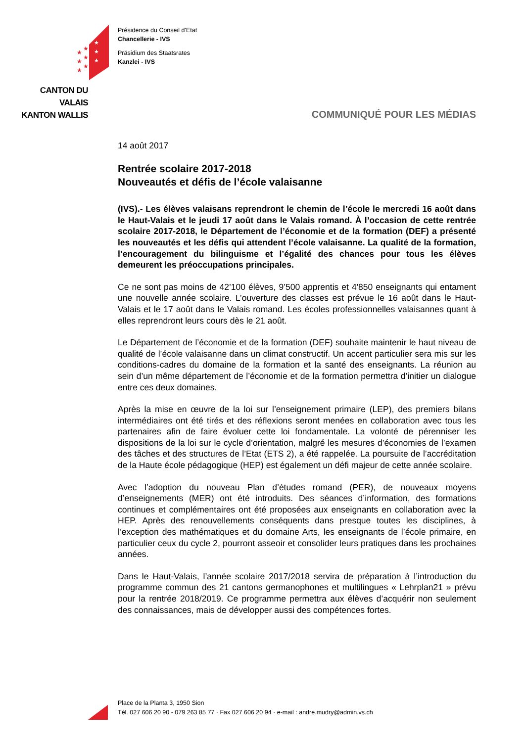★
★
★
★
★
★
★
★
★
CANTON DU VALAIS
KANTON WALLIS
Présidence du Conseil d'Etat
Chancellerie - IVS
Präsidium des Staatsrates
Kanzlei - IVS
COMMUNIQUÉ POUR LES MÉDIAS
14 août 2017
Rentrée scolaire 2017-2018
Nouveautés et défis de l’école valaisanne
(IVS).- Les élèves valaisans reprendront le chemin de l’école le mercredi 16 août dans le Haut-Valais et le jeudi 17 août dans le Valais romand. À l’occasion de cette rentrée scolaire 2017-2018, le Département de l’économie et de la formation (DEF) a présenté les nouveautés et les défis qui attendent l’école valaisanne. La qualité de la formation, l’encouragement du bilinguisme et l’égalité des chances pour tous les élèves demeurent les préoccupations principales.
Ce ne sont pas moins de 42’100 élèves, 9’500 apprentis et 4'850 enseignants qui entament une nouvelle année scolaire. L’ouverture des classes est prévue le 16 août dans le Haut-Valais et le 17 août dans le Valais romand. Les écoles professionnelles valaisannes quant à elles reprendront leurs cours dès le 21 août.
Le Département de l’économie et de la formation (DEF) souhaite maintenir le haut niveau de qualité de l’école valaisanne dans un climat constructif. Un accent particulier sera mis sur les conditions-cadres du domaine de la formation et la santé des enseignants. La réunion au sein d’un même département de l’économie et de la formation permettra d’initier un dialogue entre ces deux domaines.
Après la mise en œuvre de la loi sur l’enseignement primaire (LEP), des premiers bilans intermédiaires ont été tirés et des réflexions seront menées en collaboration avec tous les partenaires afin de faire évoluer cette loi fondamentale. La volonté de pérenniser les dispositions de la loi sur le cycle d’orientation, malgré les mesures d’économies de l’examen des tâches et des structures de l’Etat (ETS 2), a été rappelée. La poursuite de l’accréditation de la Haute école pédagogique (HEP) est également un défi majeur de cette année scolaire.
Avec l’adoption du nouveau Plan d’études romand (PER), de nouveaux moyens d’enseignements (MER) ont été introduits. Des séances d’information, des formations continues et complémentaires ont été proposées aux enseignants en collaboration avec la HEP. Après des renouvellements conséquents dans presque toutes les disciplines, à l’exception des mathématiques et du domaine Arts, les enseignants de l’école primaire, en particulier ceux du cycle 2, pourront asseoir et consolider leurs pratiques dans les prochaines années.
Dans le Haut-Valais, l’année scolaire 2017/2018 servira de préparation à l’introduction du programme commun des 21 cantons germanophones et multilingues « Lehrplan21 » prévu pour la rentrée 2018/2019. Ce programme permettra aux élèves d’acquérir non seulement des connaissances, mais de développer aussi des compétences fortes.
Place de la Planta 3, 1950 Sion
Tél. 027 606 20 90 - 079 263 85 77 · Fax 027 606 20 94 · e-mail : andre.mudry@admin.vs.ch